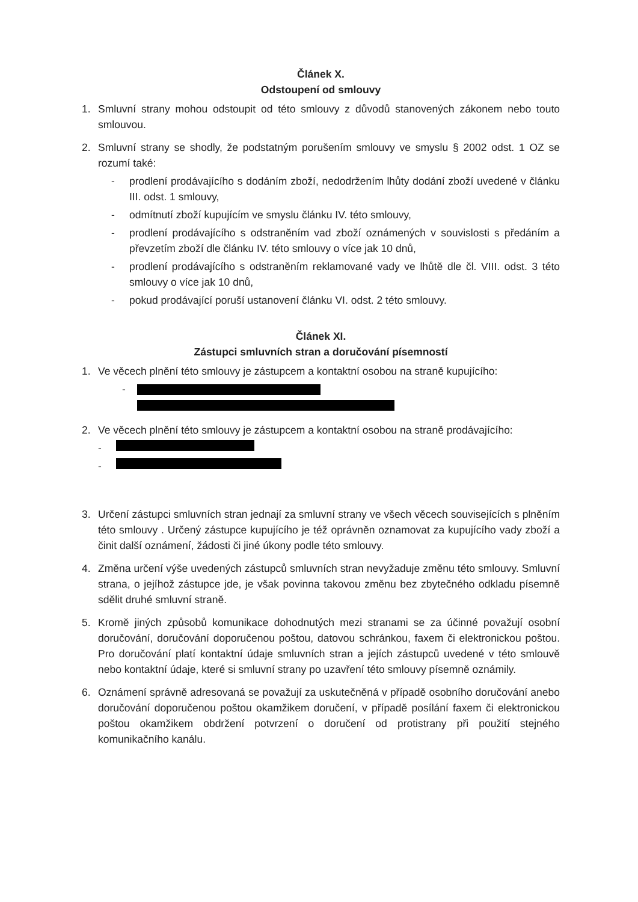Článek X.
Odstoupení od smlouvy
1. Smluvní strany mohou odstoupit od této smlouvy z důvodů stanovených zákonem nebo touto smlouvou.
2. Smluvní strany se shodly, že podstatným porušením smlouvy ve smyslu § 2002 odst. 1 OZ se rozumí také:
- prodlení prodávajícího s dodáním zboží, nedodržením lhůty dodání zboží uvedené v článku III. odst. 1 smlouvy,
- odmítnutí zboží kupujícím ve smyslu článku IV. této smlouvy,
- prodlení prodávajícího s odstraněním vad zboží oznámených v souvislosti s předáním a převzetím zboží dle článku IV. této smlouvy o více jak 10 dnů,
- prodlení prodávajícího s odstraněním reklamované vady ve lhůtě dle čl. VIII. odst. 3 této smlouvy o více jak 10 dnů,
- pokud prodávající poruší ustanovení článku VI. odst. 2 této smlouvy.
Článek XI.
Zástupci smluvních stran a doručování písemností
1. Ve věcech plnění této smlouvy je zástupcem a kontaktní osobou na straně kupujícího:
-
2. Ve věcech plnění této smlouvy je zástupcem a kontaktní osobou na straně prodávajícího:
-
-
3. Určení zástupci smluvních stran jednají za smluvní strany ve všech věcech souvisejících s plněním této smlouvy . Určený zástupce kupujícího je též oprávněn oznamovat za kupujícího vady zboží a činit další oznámení, žádosti či jiné úkony podle této smlouvy.
4. Změna určení výše uvedených zástupců smluvních stran nevyžaduje změnu této smlouvy. Smluvní strana, o jejíhož zástupce jde, je však povinna takovou změnu bez zbytečného odkladu písemně sdělit druhé smluvní straně.
5. Kromě jiných způsobů komunikace dohodnutých mezi stranami se za účinné považují osobní doručování, doručování doporučenou poštou, datovou schránkou, faxem či elektronickou poštou. Pro doručování platí kontaktní údaje smluvních stran a jejích zástupců uvedené v této smlouvě nebo kontaktní údaje, které si smluvní strany po uzavření této smlouvy písemně oznámily.
6. Oznámení správně adresovaná se považují za uskutečněná v případě osobního doručování anebo doručování doporučenou poštou okamžikem doručení, v případě posílání faxem či elektronickou poštou okamžikem obdržení potvrzení o doručení od protistrany při použití stejného komunikačního kanálu.